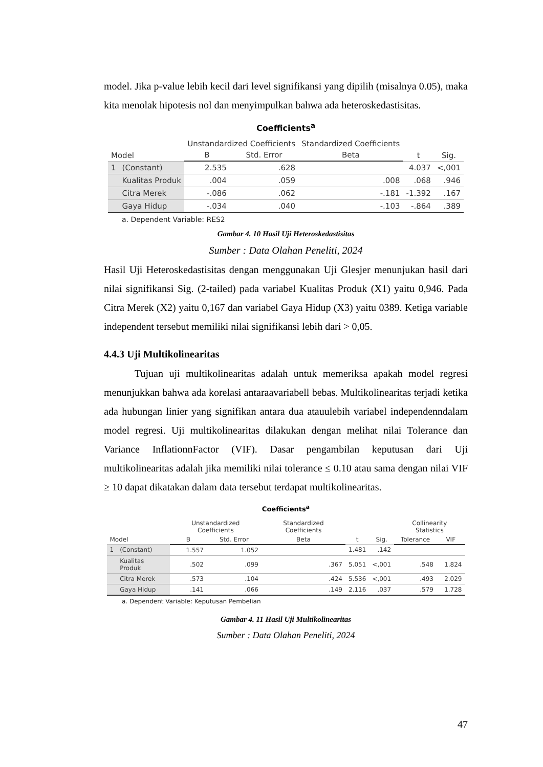model. Jika p-value lebih kecil dari level signifikansi yang dipilih (misalnya 0.05), maka kita menolak hipotesis nol dan menyimpulkan bahwa ada heteroskedastisitas.
Coefficients<sup>a</sup>
| Model | | Unstandardized Coefficients | | Standardized Coefficients | t | Sig. |
| --- | --- | --- | --- | --- | --- | --- |
| | | B | Std. Error | Beta | | |
| 1 | (Constant) | 2.535 | .628 | | 4.037 | <,001 |
| | Kualitas Produk | .004 | .059 | .008 | .068 | .946 |
| | Citra Merek | -.086 | .062 | -.181 | -1.392 | .167 |
| | Gaya Hidup | -.034 | .040 | -.103 | -.864 | .389 |
a. Dependent Variable: RES2
Gambar 4. 10 Hasil Uji Heteroskedastisitas
Sumber : Data Olahan Peneliti, 2024
Hasil Uji Heteroskedastisitas dengan menggunakan Uji Glesjer menunjukan hasil dari nilai signifikansi Sig. (2-tailed) pada variabel Kualitas Produk (X1) yaitu 0,946. Pada Citra Merek (X2) yaitu 0,167 dan variabel Gaya Hidup (X3) yaitu 0389. Ketiga variable independent tersebut memiliki nilai signifikansi lebih dari > 0,05.
4.4.3 Uji Multikolinearitas
   Tujuan uji multikolinearitas adalah untuk memeriksa apakah model regresi menunjukkan bahwa ada korelasi antaraavariabell bebas. Multikolinearitas terjadi ketika ada hubungan linier yang signifikan antara dua atauulebih variabel independenndalam model regresi. Uji multikolinearitas dilakukan dengan melihat nilai Tolerance dan Variance InflationnFactor (VIF). Dasar pengambilan keputusan dari Uji multikolinearitas adalah jika memiliki nilai tolerance ≤ 0.10 atau sama dengan nilai VIF ≥ 10 dapat dikatakan dalam data tersebut terdapat multikolinearitas.
Coefficients<sup>a</sup>
| Model | | Unstandardized Coefficients | | Standardized Coefficients | t | Sig. | Collinearity Statistics | |
| --- | --- | --- | --- | --- | --- | --- | --- | --- |
| | | B | Std. Error | Beta | | | Tolerance | VIF |
| 1 | (Constant) | 1.557 | 1.052 | | 1.481 | .142 | | |
| | Kualitas Produk | .502 | .099 | .367 | 5.051 | <,001 | .548 | 1.824 |
| | Citra Merek | .573 | .104 | .424 | 5.536 | <,001 | .493 | 2.029 |
| | Gaya Hidup | .141 | .066 | .149 | 2.116 | .037 | .579 | 1.728 |
a. Dependent Variable: Keputusan Pembelian
Gambar 4. 11 Hasil Uji Multikolinearitas
Sumber : Data Olahan Peneliti, 2024
47